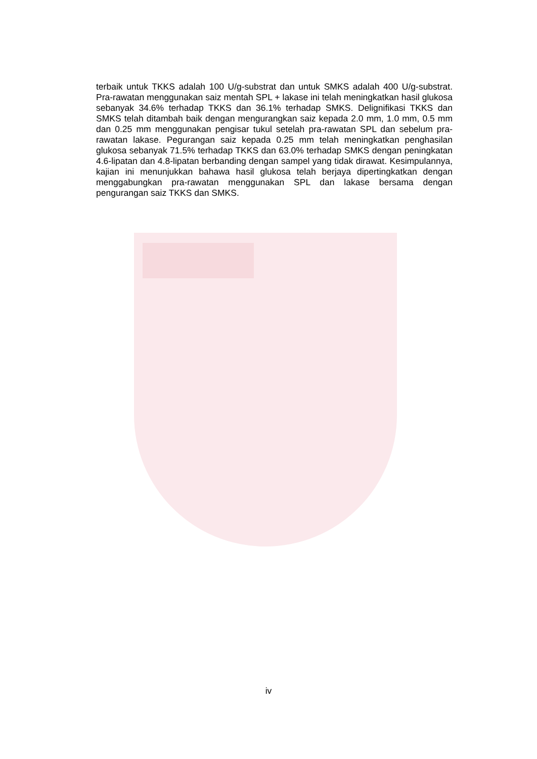terbaik untuk TKKS adalah 100 U/g-substrat dan untuk SMKS adalah 400 U/g-substrat. Pra-rawatan menggunakan saiz mentah SPL + lakase ini telah meningkatkan hasil glukosa sebanyak 34.6% terhadap TKKS dan 36.1% terhadap SMKS. Delignifikasi TKKS dan SMKS telah ditambah baik dengan mengurangkan saiz kepada 2.0 mm, 1.0 mm, 0.5 mm dan 0.25 mm menggunakan pengisar tukul setelah pra-rawatan SPL dan sebelum pra-rawatan lakase. Pegurangan saiz kepada 0.25 mm telah meningkatkan penghasilan glukosa sebanyak 71.5% terhadap TKKS dan 63.0% terhadap SMKS dengan peningkatan 4.6-lipatan dan 4.8-lipatan berbanding dengan sampel yang tidak dirawat. Kesimpulannya, kajian ini menunjukkan bahawa hasil glukosa telah berjaya dipertingkatkan dengan menggabungkan pra-rawatan menggunakan SPL dan lakase bersama dengan pengurangan saiz TKKS dan SMKS.
iv